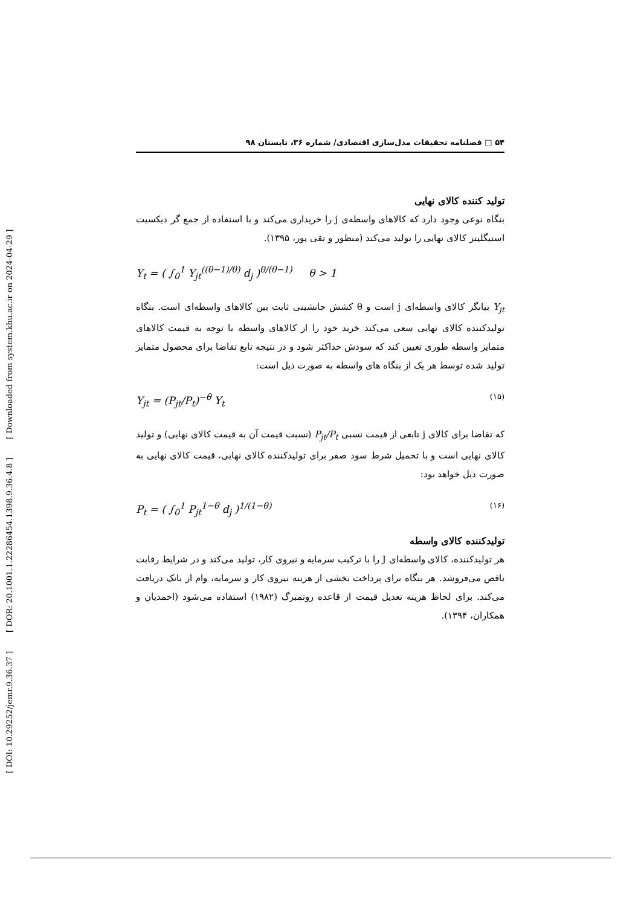[ DOI: 10.29252/jemr.9.36.37 ] [ DOR: 20.1001.1.22286454.1398.9.36.4.8 ] [ Downloaded from system.khu.ac.ir on 2024-04-29 ]
۵۴ □ فصلنامه تحقیقات مدل‌سازی اقتصادی/ شماره ۳۶، تابستان ۹۸
تولید کننده کالای نهایی
بنگاه نوعی وجود دارد که کالاهای واسطه‌ی j را خریداری می‌کند و با استفاده از جمع گر دیکسیت استیگلیتز کالای نهایی را تولید می‌کند (منظور و تقی پور، ۱۳۹۵).
Y<sub>t</sub> = ( ∫<sub>0</sub><sup>1</sup> Y<sub>jt</sub><sup>((θ−1)/θ)</sup> d<sub>j</sub> )<sup>θ/(θ−1)</sup> θ > 1
Y<sub>jt</sub> بیانگر کالای واسطه‌ای j است و θ کشش جانشینی ثابت بین کالاهای واسطه‌ای است. بنگاه تولیدکننده کالای نهایی سعی می‌کند خرید خود را از کالاهای واسطه با توجه به قیمت کالاهای متمایز واسطه طوری تعیین کند که سودش حداکثر شود و در نتیجه تابع تقاضا برای محصول متمایز تولید شده توسط هر یک از بنگاه های واسطه به صورت ذیل است:
Y<sub>jt</sub> = (P<sub>jt</sub>/P<sub>t</sub>)<sup>−θ</sup> Y<sub>t</sub> (۱۵)
که تقاضا برای کالای j تابعی از قیمت نسبی P<sub>jt</sub>/P<sub>t</sub> (نسبت قیمت آن به قیمت کالای نهایی) و تولید کالای نهایی است و با تحمیل شرط سود صفر برای تولیدکننده کالای نهایی، قیمت کالای نهایی به صورت ذیل خواهد بود:
P<sub>t</sub> = ( ∫<sub>0</sub><sup>1</sup> P<sub>jt</sub><sup>1−θ</sup> d<sub>j</sub> )<sup>1/(1−θ)</sup> (۱۶)
تولیدکننده کالای واسطه
هر تولیدکننده، کالای واسطه‌ای J را با ترکیب سرمایه و نیروی کار، تولید می‌کند و در شرایط رقابت ناقص می‌فروشد. هر بنگاه برای پرداخت بخشی از هزینه نیروی کار و سرمایه، وام از بانک دریافت می‌کند. برای لحاظ هزینه تعدیل قیمت از قاعده روتمبرگ (۱۹۸۲) استفاده می‌شود (احمدیان و همکاران، ۱۳۹۴).